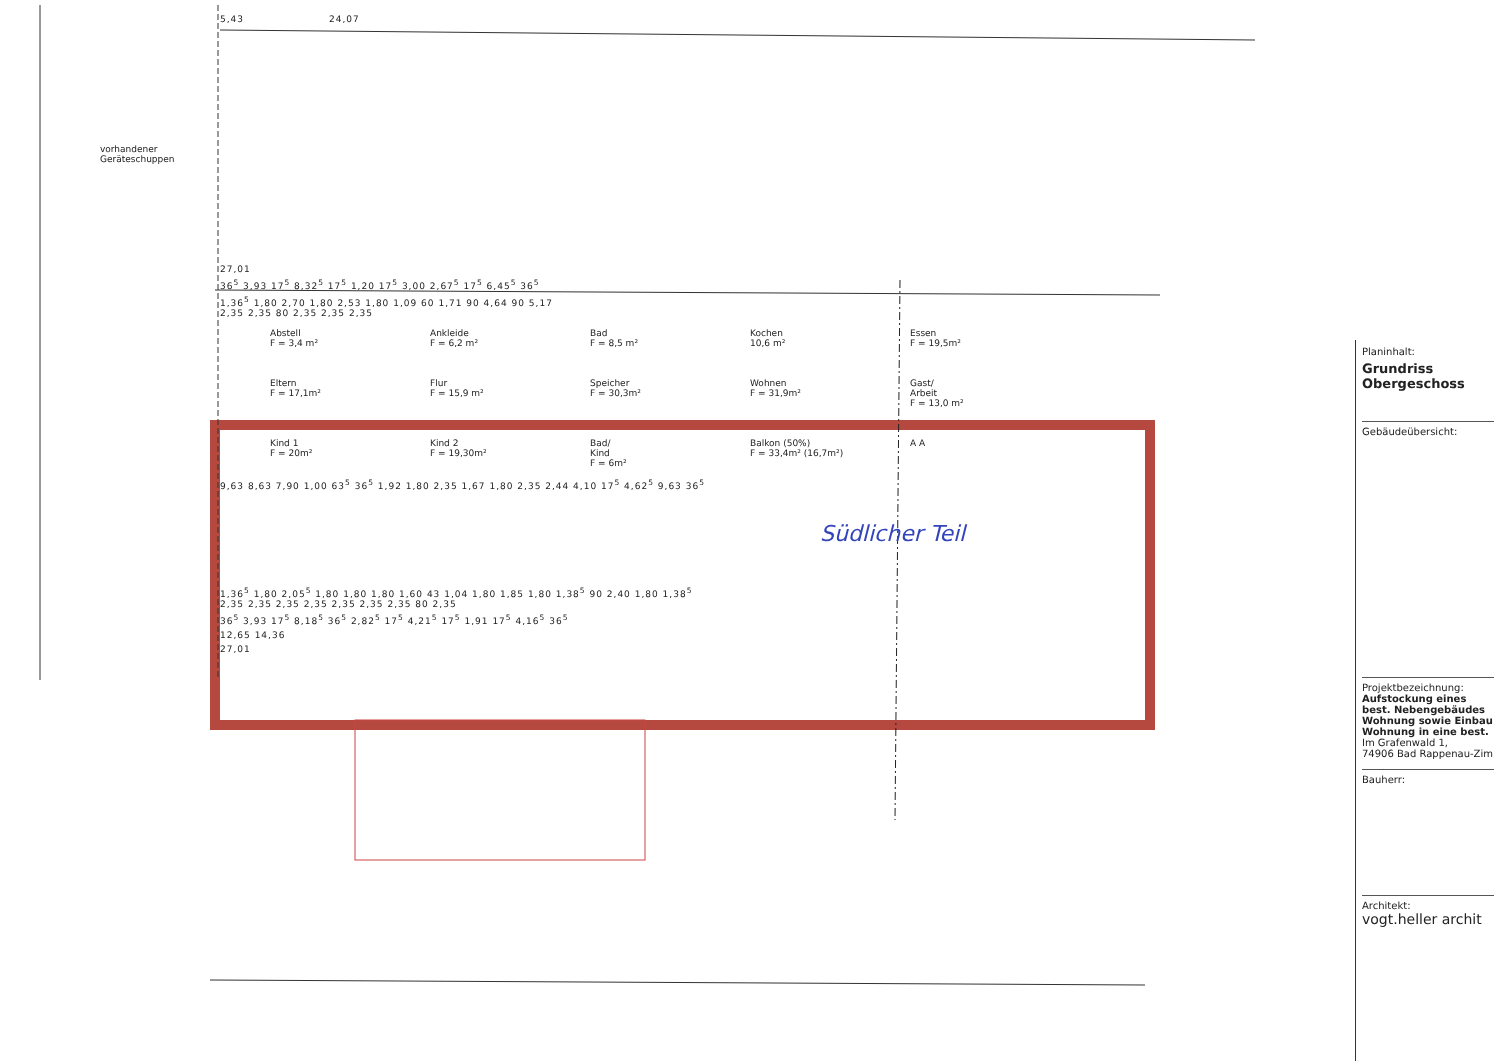5,43 24,07
vorhandener
Geräteschuppen
27,01
36<sup>5</sup> 3,93 17<sup>5</sup> 8,32<sup>5</sup> 17<sup>5</sup> 1,20 17<sup>5</sup> 3,00 2,67<sup>5</sup> 17<sup>5</sup> 6,45<sup>5</sup> 36<sup>5</sup>
1,36<sup>5</sup> 1,80 2,70 1,80 2,53 1,80 1,09 60 1,71 90 4,64 90 5,17
2,35 2,35 80 2,35 2,35 2,35
Abstell
F = 3,4 m²
Ankleide
F = 6,2 m²
Bad
F = 8,5 m²
Kochen
10,6 m²
Essen
F = 19,5m²
Eltern
F = 17,1m²
Flur
F = 15,9 m²
Speicher
F = 30,3m²
Wohnen
F = 31,9m²
Gast/
Arbeit
F = 13,0 m²
Kind 1
F = 20m²
Kind 2
F = 19,30m²
Bad/
Kind
F = 6m²
Balkon (50%)
F = 33,4m² (16,7m²)
A A
9,63 8,63 7,90 1,00 63<sup>5</sup> 36<sup>5</sup> 1,92 1,80 2,35 1,67 1,80 2,35 2,44 4,10 17<sup>5</sup> 4,62<sup>5</sup> 9,63 36<sup>5</sup>
Südlicher Teil
1,36<sup>5</sup> 1,80 2,05<sup>5</sup> 1,80 1,80 1,80 1,60 43 1,04 1,80 1,85 1,80 1,38<sup>5</sup> 90 2,40 1,80 1,38<sup>5</sup>
2,35 2,35 2,35 2,35 2,35 2,35 2,35 80 2,35
36<sup>5</sup> 3,93 17<sup>5</sup> 8,18<sup>5</sup> 36<sup>5</sup> 2,82<sup>5</sup> 17<sup>5</sup> 4,21<sup>5</sup> 17<sup>5</sup> 1,91 17<sup>5</sup> 4,16<sup>5</sup> 36<sup>5</sup>
12,65 14,36
27,01
Planinhalt:
Grundriss Obergeschoss
Gebäudeübersicht:
Projektbezeichnung:
Aufstockung eines best. Nebengebäudes Wohnung sowie Einbau Wohnung in eine best.
Im Grafenwald 1,
74906 Bad Rappenau-Zim
Bauherr:
Architekt:
vogt.heller archit